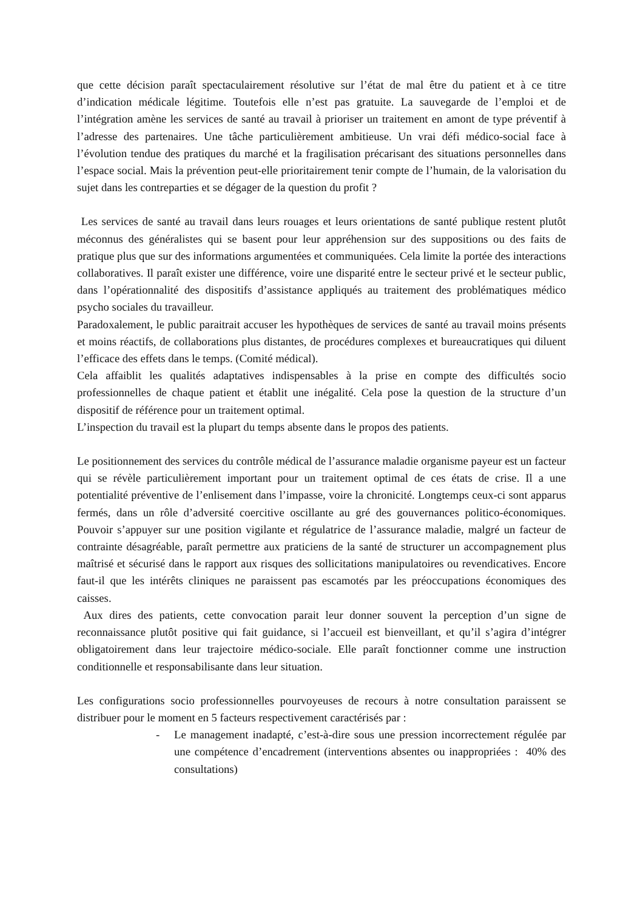que cette décision paraît spectaculairement résolutive sur l’état de mal être du patient et à ce titre d’indication médicale légitime. Toutefois elle n’est pas gratuite. La sauvegarde de l’emploi et de l’intégration amène les services de santé au travail à prioriser un traitement en amont de type préventif à l’adresse des partenaires. Une tâche particulièrement ambitieuse. Un vrai défi médico-social face à l’évolution tendue des pratiques du marché et la fragilisation précarisant des situations personnelles dans l’espace social. Mais la prévention peut-elle prioritairement tenir compte de l’humain, de la valorisation du sujet dans les contreparties et se dégager de la question du profit ?
Les services de santé au travail dans leurs rouages et leurs orientations de santé publique restent plutôt méconnus des généralistes qui se basent pour leur appréhension sur des suppositions ou des faits de pratique plus que sur des informations argumentées et communiquées. Cela limite la portée des interactions collaboratives. Il paraît exister une différence, voire une disparité entre le secteur privé et le secteur public, dans l’opérationnalité des dispositifs d’assistance appliqués au traitement des problématiques médico psycho sociales du travailleur.
Paradoxalement, le public paraitrait accuser les hypothèques de services de santé au travail moins présents et moins réactifs, de collaborations plus distantes, de procédures complexes et bureaucratiques qui diluent l’efficace des effets dans le temps. (Comité médical).
Cela affaiblit les qualités adaptatives indispensables à la prise en compte des difficultés socio professionnelles de chaque patient et établit une inégalité. Cela pose la question de la structure d’un dispositif de référence pour un traitement optimal.
L’inspection du travail est la plupart du temps absente dans le propos des patients.
Le positionnement des services du contrôle médical de l’assurance maladie organisme payeur est un facteur qui se révèle particulièrement important pour un traitement optimal de ces états de crise. Il a une potentialité préventive de l’enlisement dans l’impasse, voire la chronicité. Longtemps ceux-ci sont apparus fermés, dans un rôle d’adversité coercitive oscillante au gré des gouvernances politico-économiques. Pouvoir s’appuyer sur une position vigilante et régulatrice de l’assurance maladie, malgré un facteur de contrainte désagréable, paraît permettre aux praticiens de la santé de structurer un accompagnement plus maîtrisé et sécurisé dans le rapport aux risques des sollicitations manipulatoires ou revendicatives. Encore faut-il que les intérêts cliniques ne paraissent pas escamotés par les préoccupations économiques des caisses.
Aux dires des patients, cette convocation parait leur donner souvent la perception d’un signe de reconnaissance plutôt positive qui fait guidance, si l’accueil est bienveillant, et qu’il s’agira d’intégrer obligatoirement dans leur trajectoire médico-sociale. Elle paraît fonctionner comme une instruction conditionnelle et responsabilisante dans leur situation.
Les configurations socio professionnelles pourvoyeuses de recours à notre consultation paraissent se distribuer pour le moment en 5 facteurs respectivement caractérisés par :
- Le management inadapté, c’est-à-dire sous une pression incorrectement régulée par une compétence d’encadrement (interventions absentes ou inappropriées : 40% des consultations)